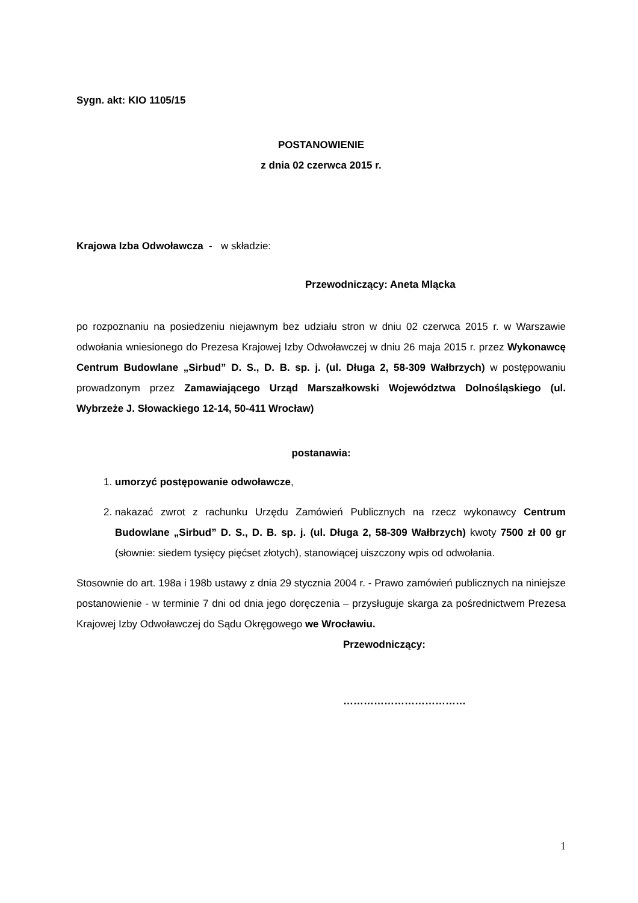Sygn. akt: KIO 1105/15
POSTANOWIENIE
z dnia 02 czerwca 2015 r.
Krajowa Izba Odwoławcza - w składzie:
Przewodniczący: Aneta Mlącka
po rozpoznaniu na posiedzeniu niejawnym bez udziału stron w dniu 02 czerwca 2015 r. w Warszawie odwołania wniesionego do Prezesa Krajowej Izby Odwoławczej w dniu 26 maja 2015 r. przez Wykonawcę Centrum Budowlane „Sirbud” D. S., D. B. sp. j. (ul. Długa 2, 58-309 Wałbrzych) w postępowaniu prowadzonym przez Zamawiającego Urząd Marszałkowski Województwa Dolnośląskiego (ul. Wybrzeże J. Słowackiego 12-14, 50-411 Wrocław)
postanawia:
1. umorzyć postępowanie odwoławcze,
2. nakazać zwrot z rachunku Urzędu Zamówień Publicznych na rzecz wykonawcy Centrum Budowlane „Sirbud” D. S., D. B. sp. j. (ul. Długa 2, 58-309 Wałbrzych) kwoty 7500 zł 00 gr (słownie: siedem tysięcy pięćset złotych), stanowiącej uiszczony wpis od odwołania.
Stosownie do art. 198a i 198b ustawy z dnia 29 stycznia 2004 r. - Prawo zamówień publicznych na niniejsze postanowienie - w terminie 7 dni od dnia jego doręczenia – przysługuje skarga za pośrednictwem Prezesa Krajowej Izby Odwoławczej do Sądu Okręgowego we Wrocławiu.
Przewodniczący:
………………………………
1